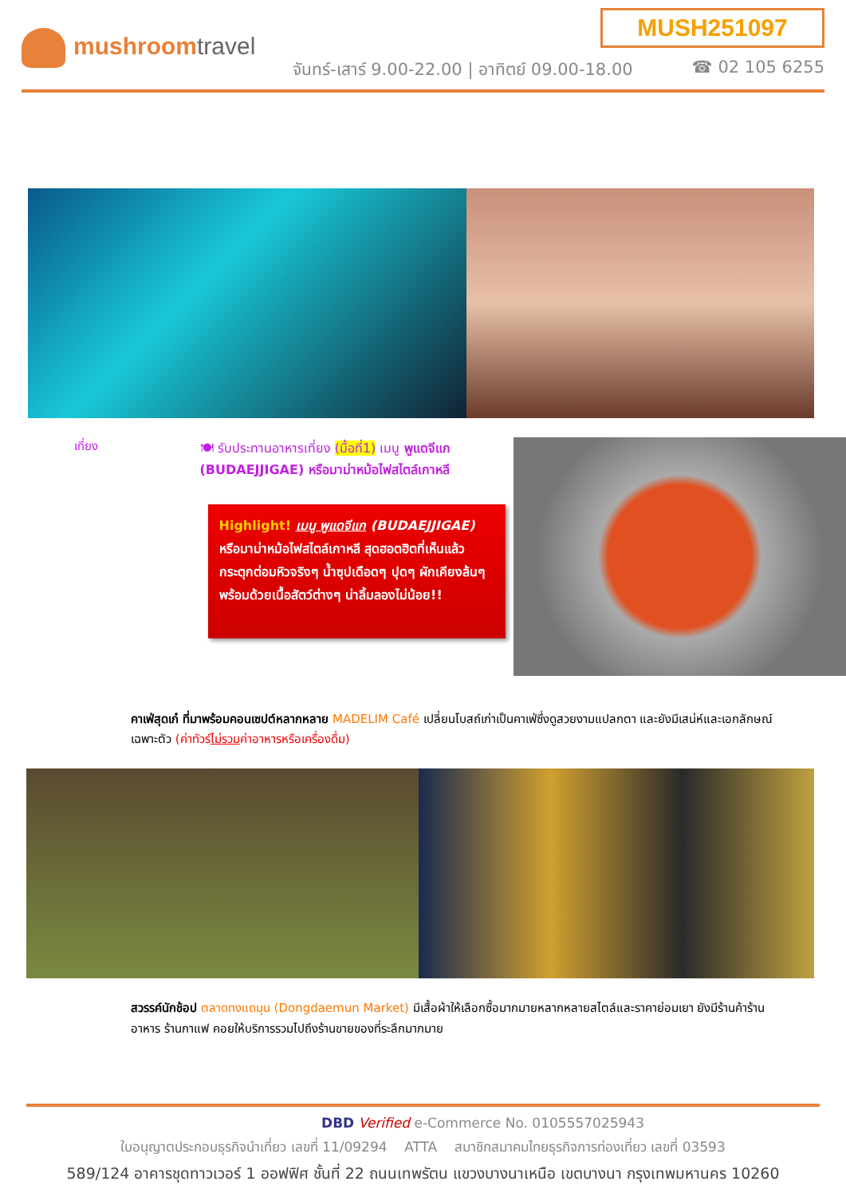MUSH251097
mushroomtravel
จันทร์-เสาร์ 9.00-22.00 | อาทิตย์ 09.00-18.00
☎ 02 105 6255
เที่ยง
🍽 รับประทานอาหารเที่ยง (มื้อที่1) เมนู พูแดจีแก (BUDAEJJIGAE) หรือมาม่าหม้อไฟสไตล์เกาหลี
Highlight! เมนู พูแดจีแก (BUDAEJJIGAE)
หรือมาม่าหม้อไฟสไตล์เกาหลี สุดฮอตฮิตที่เห็นแล้ว กระตุกต่อมหิวจริงๆ น้ำซุปเดือดๆ ปุดๆ ผักเคียงล้นๆ พร้อมด้วยเนื้อสัตว์ต่างๆ น่าลิ้มลองไม่น้อย!!
คาเฟ่สุดเก๋ ที่มาพร้อมคอนเซปต์หลากหลาย MADELIM Café เปลี่ยนโบสถ์เก่าเป็นคาเฟ่ซึ่งดูสวยงามแปลกตา และยังมีเสน่ห์และเอกลักษณ์เฉพาะตัว (ค่าทัวร์ไม่รวมค่าอาหารหรือเครื่องดื่ม)
สวรรค์นักช้อป ตลาดทงแดมุน (Dongdaemun Market) มีเสื้อผ้าให้เลือกซื้อมากมายหลากหลายสไตล์และราคาย่อมเยา ยังมีร้านค้าร้านอาหาร ร้านกาแฟ คอยให้บริการรวมไปถึงร้านขายของที่ระลึกมากมาย
DBD Verified e-Commerce No. 0105557025943
ใบอนุญาตประกอบธุรกิจนำเที่ยว เลขที่ 11/09294 ATTA สมาชิกสมาคมไทยธุรกิจการท่องเที่ยว เลขที่ 03593
589/124 อาคารชุดทาวเวอร์ 1 ออฟฟิศ ชั้นที่ 22 ถนนเทพรัตน แขวงบางนาเหนือ เขตบางนา กรุงเทพมหานคร 10260